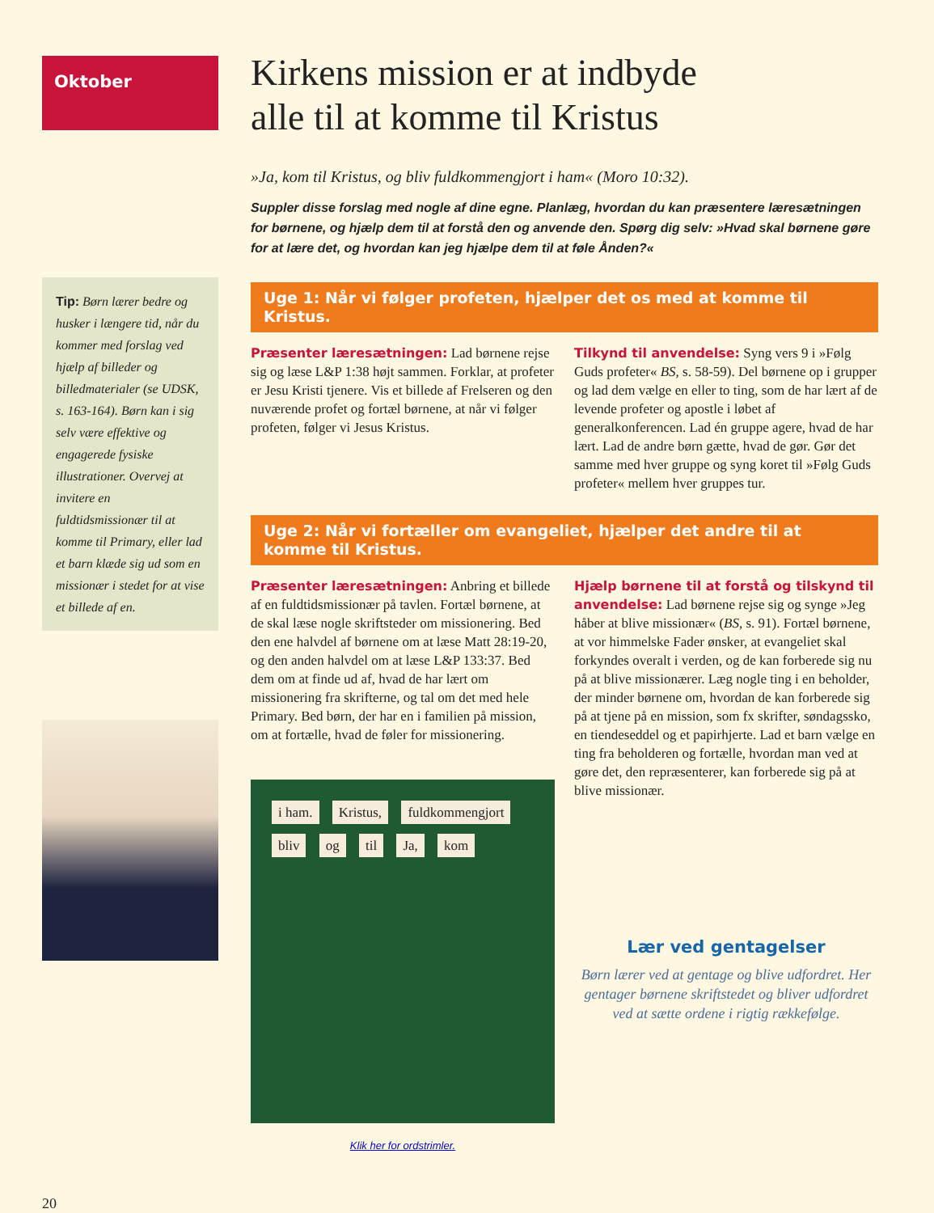Oktober
Tip: Børn lærer bedre og husker i længere tid, når du kommer med forslag ved hjælp af billeder og billedmaterialer (se UDSK, s. 163-164). Børn kan i sig selv være effektive og engagerede fysiske illustrationer. Overvej at invitere en fuldtidsmissionær til at komme til Primary, eller lad et barn klæde sig ud som en missionær i stedet for at vise et billede af en.
20
Kirkens mission er at indbyde
alle til at komme til Kristus
»Ja, kom til Kristus, og bliv fuldkommengjort i ham« (Moro 10:32).
Suppler disse forslag med nogle af dine egne. Planlæg, hvordan du kan præsentere læresætningen for børnene, og hjælp dem til at forstå den og anvende den. Spørg dig selv: »Hvad skal børnene gøre for at lære det, og hvordan kan jeg hjælpe dem til at føle Ånden?«
Uge 1: Når vi følger profeten, hjælper det os med at komme til Kristus.
Præsenter læresætningen: Lad børnene rejse sig og læse L&P 1:38 højt sammen. Forklar, at profeter er Jesu Kristi tjenere. Vis et billede af Frelseren og den nuværende profet og fortæl børnene, at når vi følger profeten, følger vi Jesus Kristus.
Tilkynd til anvendelse: Syng vers 9 i »Følg Guds profeter« BS, s. 58-59). Del børnene op i grupper og lad dem vælge en eller to ting, som de har lært af de levende profeter og apostle i løbet af generalkonferencen. Lad én gruppe agere, hvad de har lært. Lad de andre børn gætte, hvad de gør. Gør det samme med hver gruppe og syng koret til »Følg Guds profeter« mellem hver gruppes tur.
Uge 2: Når vi fortæller om evangeliet, hjælper det andre til at komme til Kristus.
Præsenter læresætningen: Anbring et billede af en fuldtidsmissionær på tavlen. Fortæl børnene, at de skal læse nogle skriftsteder om missionering. Bed den ene halvdel af børnene om at læse Matt 28:19-20, og den anden halvdel om at læse L&P 133:37. Bed dem om at finde ud af, hvad de har lært om missionering fra skrifterne, og tal om det med hele Primary. Bed børn, der har en i familien på mission, om at fortælle, hvad de føler for missionering.
i ham. Kristus, fuldkommengjort bliv og til Ja, kom
Klik her for ordstrimler.
Hjælp børnene til at forstå og tilskynd til anvendelse: Lad børnene rejse sig og synge »Jeg håber at blive missionær« (BS, s. 91). Fortæl børnene, at vor himmelske Fader ønsker, at evangeliet skal forkyndes overalt i verden, og de kan forberede sig nu på at blive missionærer. Læg nogle ting i en beholder, der minder børnene om, hvordan de kan forberede sig på at tjene på en mission, som fx skrifter, søndagssko, en tiendeseddel og et papirhjerte. Lad et barn vælge en ting fra beholderen og fortælle, hvordan man ved at gøre det, den repræsenterer, kan forberede sig på at blive missionær.
Lær ved gentagelser
Børn lærer ved at gentage og blive udfordret. Her gentager børnene skriftstedet og bliver udfordret ved at sætte ordene i rigtig rækkefølge.